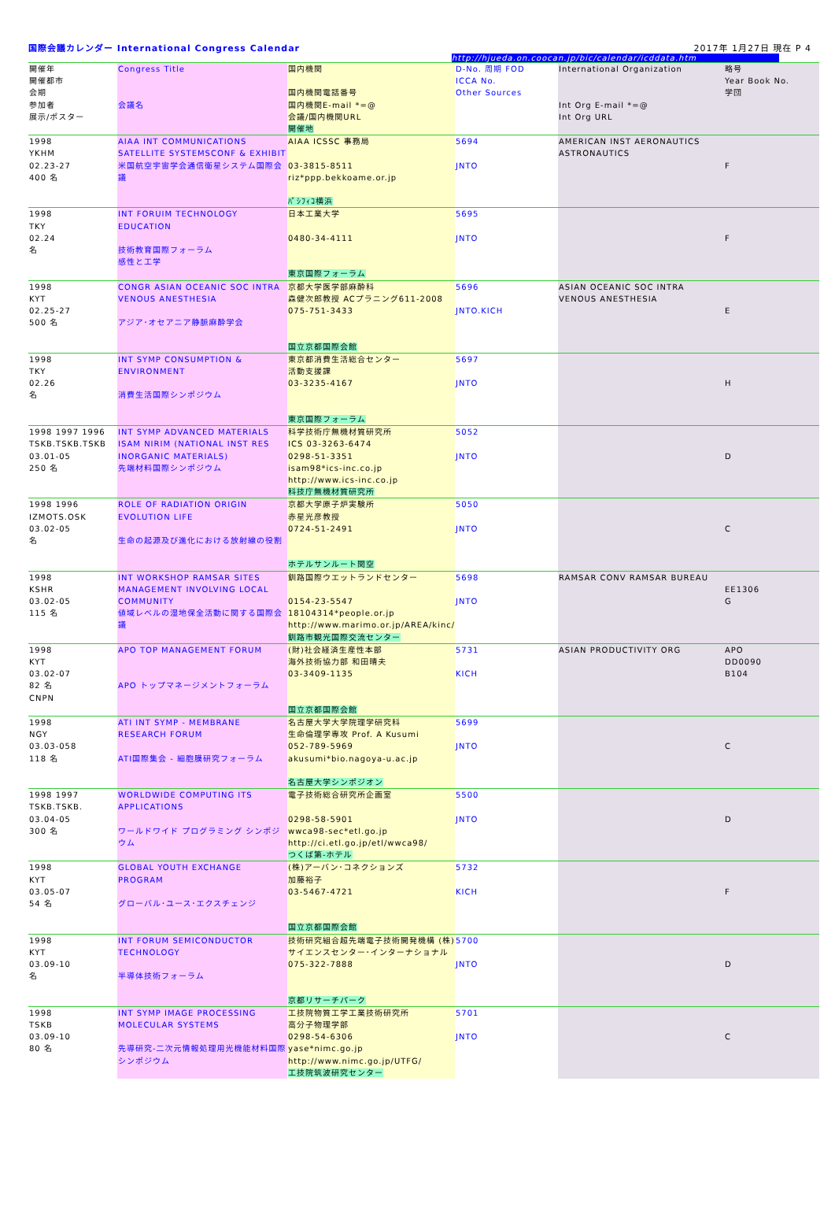国際会議カレンダー International Congress Calendar 2017年 1月27日 現在 P 4
http://hjueda.on.coocan.jp/bic/calendar/icddata.htm
| 開催年 開催都市 会期 参加者 展示/ポスター | Congress Title 会議名 | 国内機関 国内機関電話番号 国内機関E-mail *=@ 会議/国内機関URL 開催地 | D-No. 周期 FOD ICCA No. Other Sources | International Organization Int Org E-mail *=@ Int Org URL | 略号 Year Book No. 学団 |
| 1998 YKHM 02.23-27 400 名 | AIAA INT COMMUNICATIONS SATELLITE SYSTEMSCONF & EXHIBIT 米国航空宇宙学会通信衛星システム国際会議 | AIAA ICSSC 事務局 03-3815-8511 riz*ppp.bekkoame.or.jp ﾊﾟｼﾌｨｺ横浜 | 5694 JNTO | AMERICAN INST AERONAUTICS ASTRONAUTICS | F |
| 1998 TKY 02.24 名 | INT FORUIM TECHNOLOGY EDUCATION 技術教育国際フォーラム 感性と工学 | 日本工業大学 0480-34-4111 東京国際フォーラム | 5695 JNTO | | F |
| 1998 KYT 02.25-27 500 名 | CONGR ASIAN OCEANIC SOC INTRA VENOUS ANESTHESIA アジア･オセアニア静脈麻酔学会 | 京都大学医学部麻酔科 森健次郎教授 ACプラニング611-2008 075-751-3433 国立京都国際会館 | 5696 JNTO.KICH | ASIAN OCEANIC SOC INTRA VENOUS ANESTHESIA | E |
| 1998 TKY 02.26 名 | INT SYMP CONSUMPTION & ENVIRONMENT 消費生活国際シンポジウム | 東京都消費生活総合センター 活動支援課 03-3235-4167 東京国際フォーラム | 5697 JNTO | | H |
| 1998 1997 1996 TSKB.TSKB.TSKB 03.01-05 250 名 | INT SYMP ADVANCED MATERIALS ISAM NIRIM (NATIONAL INST RES INORGANIC MATERIALS) 先端材料国際シンポジウム | 科学技術庁無機材質研究所 ICS 03-3263-6474 0298-51-3351 isam98*ics-inc.co.jp http://www.ics-inc.co.jp 科技庁無機材質研究所 | 5052 JNTO | | D |
| 1998 1996 IZMOTS.OSK 03.02-05 名 | ROLE OF RADIATION ORIGIN EVOLUTION LIFE 生命の起源及び進化における放射線の役割 | 京都大学原子炉実験所 赤星光彦教授 0724-51-2491 ホテルサンルート関空 | 5050 JNTO | | C |
| 1998 KSHR 03.02-05 115 名 | INT WORKSHOP RAMSAR SITES MANAGEMENT INVOLVING LOCAL COMMUNITY 値域レベルの湿地保全活動に関する国際会議 | 釧路国際ウエットランドセンター 0154-23-5547 18104314*people.or.jp http://www.marimo.or.jp/AREA/kinc/ 釧路市観光国際交流センター | 5698 JNTO | RAMSAR CONV RAMSAR BUREAU | EE1306 G |
| 1998 KYT 03.02-07 82 名 CNPN | APO TOP MANAGEMENT FORUM APO トップマネージメントフォーラム | (財)社会経済生産性本部 海外技術協力部 和田晴夫 03-3409-1135 国立京都国際会館 | 5731 KICH | ASIAN PRODUCTIVITY ORG | APO DD0090 B104 |
| 1998 NGY 03.03-058 118 名 | ATI INT SYMP - MEMBRANE RESEARCH FORUM ATI国際集会 - 細胞膜研究フォーラム | 名古屋大学大学院理学研究科 生命倫理学専攻 Prof. A Kusumi 052-789-5969 akusumi*bio.nagoya-u.ac.jp 名古屋大学シンポジオン | 5699 JNTO | | C |
| 1998 1997 TSKB.TSKB. 03.04-05 300 名 | WORLDWIDE COMPUTING ITS APPLICATIONS ワールドワイド プログラミング シンポジウム | 電子技術総合研究所企画室 0298-58-5901 wwca98-sec*etl.go.jp http://ci.etl.go.jp/etl/wwca98/ つくば第-ホテル | 5500 JNTO | | D |
| 1998 KYT 03.05-07 54 名 | GLOBAL YOUTH EXCHANGE PROGRAM グローバル･ユース･エクスチェンジ | (株)アーバン･コネクションズ 加藤裕子 03-5467-4721 国立京都国際会館 | 5732 KICH | | F |
| 1998 KYT 03.09-10 名 | INT FORUM SEMICONDUCTOR TECHNOLOGY 半導体技術フォーラム | 技術研究組合超先端電子技術開発機構 (株)サイエンスセンター･インターナショナル 075-322-7888 京都リサーチパーク | 5700 JNTO | | D |
| 1998 TSKB 03.09-10 80 名 | INT SYMP IMAGE PROCESSING MOLECULAR SYSTEMS 先導研究-二次元情報処理用光機能材料国際シンポジウム | 工技院物質工学工業技術研究所 高分子物理学部 0298-54-6306 yase*nimc.go.jp http://www.nimc.go.jp/UTFG/ 工技院筑波研究センター | 5701 JNTO | | C |